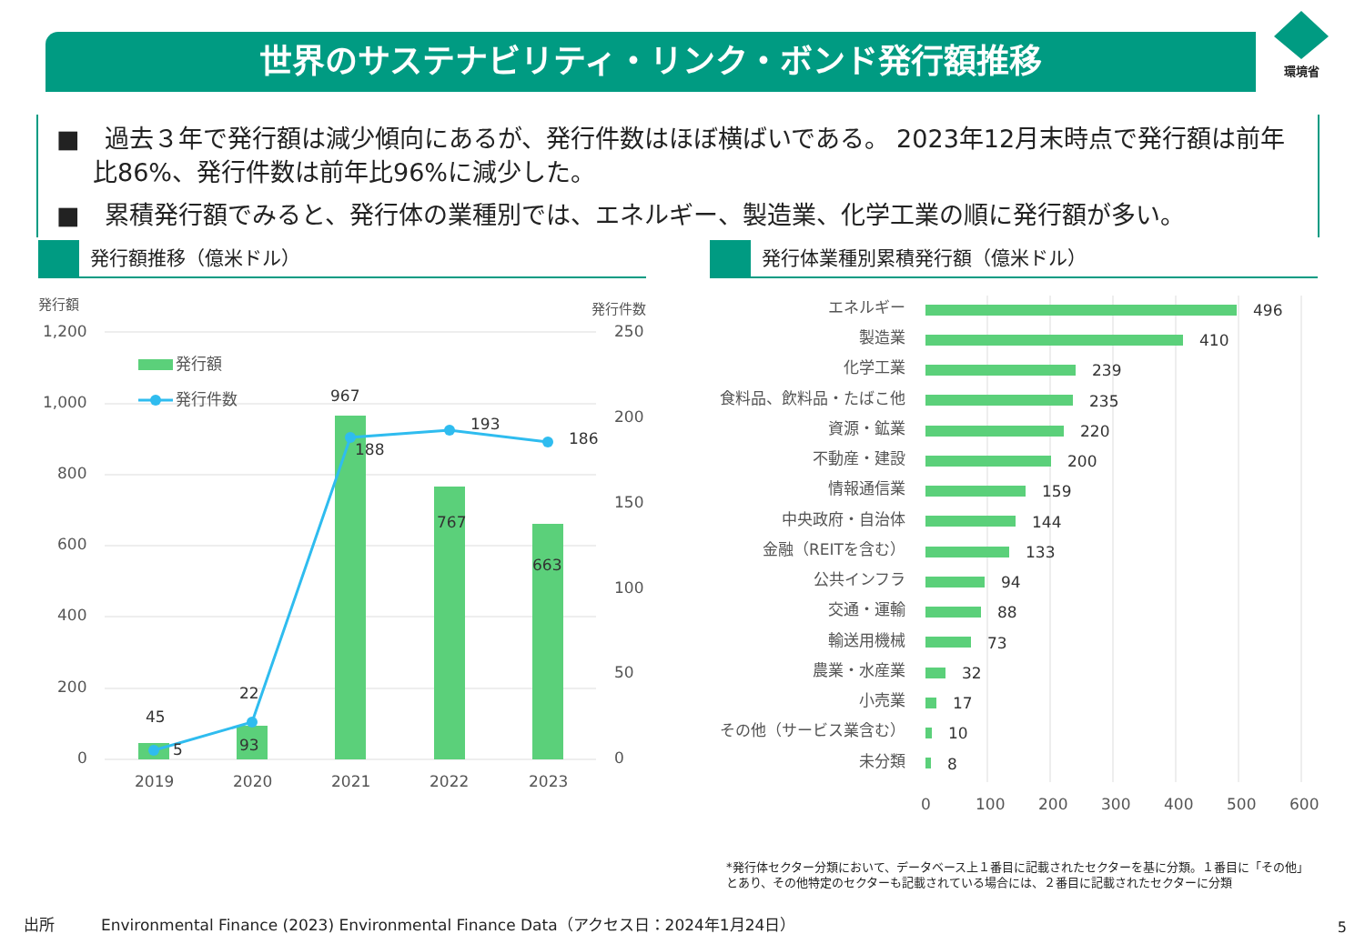世界のサステナビリティ・リンク・ボンド発行額推移
環境省
■　過去３年で発行額は減少傾向にあるが、発行件数はほぼ横ばいである。 2023年12月末時点で発行額は前年比86%、発行件数は前年比96%に減少した。
■　累積発行額でみると、発行体の業種別では、エネルギー、製造業、化学工業の順に発行額が多い。
発行額推移（億米ドル） 発行体業種別累積発行額（億米ドル）
発行額
発行件数
1,200
1,000
800
600
400
200
0
250
200
150
100
50
0
発行額
発行件数
45
5
22
93
967
188
193
767
186
663
2019
2020
2021
2022
2023
エネルギー
製造業
化学工業
食料品、飲料品・たばこ他
資源・鉱業
不動産・建設
情報通信業
中央政府・自治体
金融（REITを含む）
公共インフラ
交通・運輸
輸送用機械
農業・水産業
小売業
その他（サービス業含む）
未分類
496
410
239
235
220
200
159
144
133
94
88
73
32
17
10
8
0
100
200
300
400
500
600
*発行体セクター分類において、データベース上１番目に記載されたセクターを基に分類。１番目に「その他」
とあり、その他特定のセクターも記載されている場合には、２番目に記載されたセクターに分類
出所　　　Environmental Finance (2023) Environmental Finance Data（アクセス日：2024年1月24日）
5